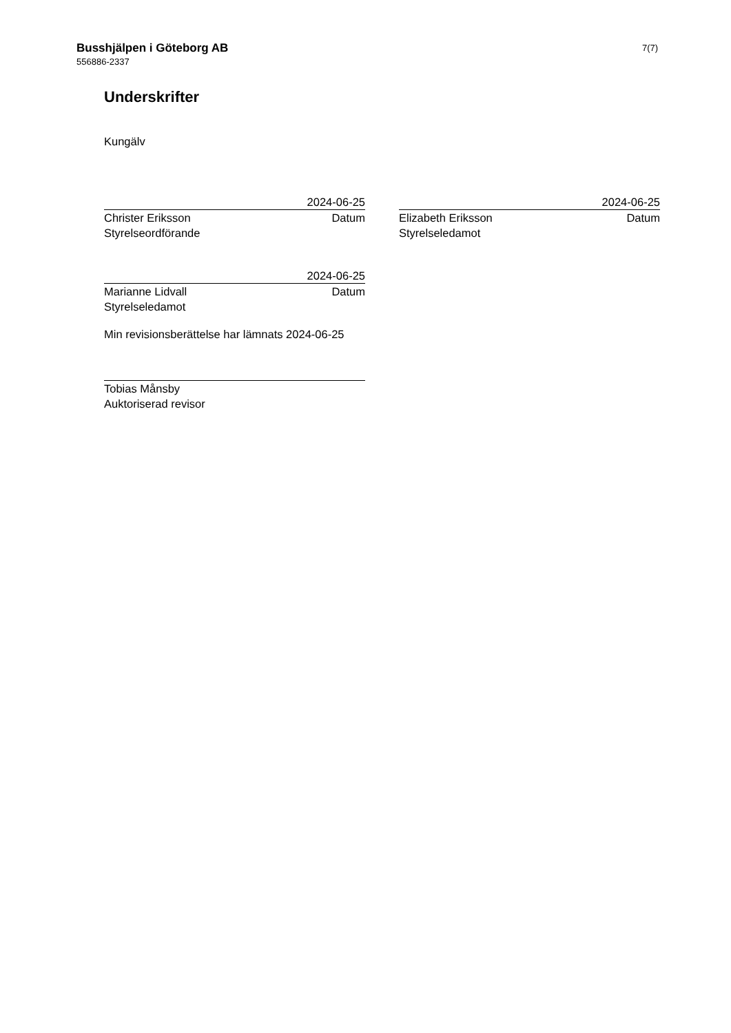Busshjälpen i Göteborg AB
556886-2337
7(7)
Underskrifter
Kungälv
2024-06-25
Christer Eriksson Datum
Styrelseordförande
2024-06-25
Elizabeth Eriksson Datum
Styrelseledamot
2024-06-25
Marianne Lidvall Datum
Styrelseledamot
Min revisionsberättelse har lämnats 2024-06-25
Tobias Månsby
Auktoriserad revisor